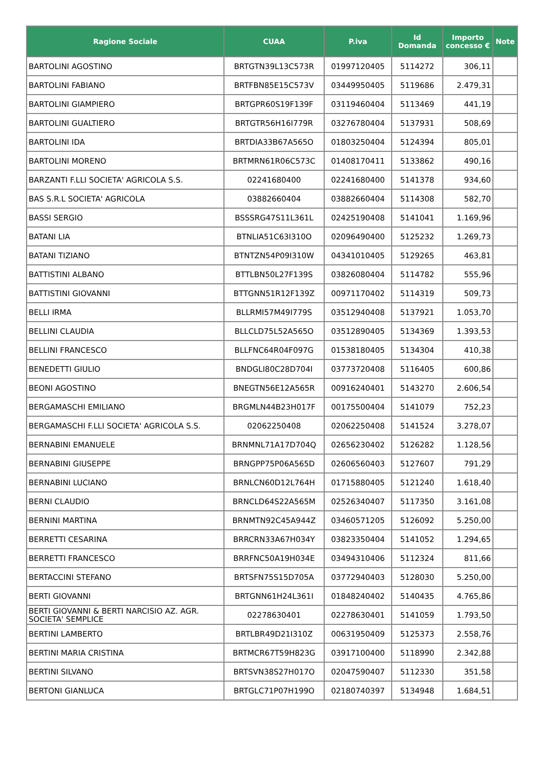| Ragione Sociale | CUAA | P.iva | Id Domanda | Importo concesso € | Note |
| --- | --- | --- | --- | --- | --- |
| BARTOLINI AGOSTINO | BRTGTN39L13C573R | 01997120405 | 5114272 | 306,11 | |
| BARTOLINI FABIANO | BRTFBN85E15C573V | 03449950405 | 5119686 | 2.479,31 | |
| BARTOLINI GIAMPIERO | BRTGPR60S19F139F | 03119460404 | 5113469 | 441,19 | |
| BARTOLINI GUALTIERO | BRTGTR56H16I779R | 03276780404 | 5137931 | 508,69 | |
| BARTOLINI IDA | BRTDIA33B67A565O | 01803250404 | 5124394 | 805,01 | |
| BARTOLINI MORENO | BRTMRN61R06C573C | 01408170411 | 5133862 | 490,16 | |
| BARZANTI F.LLI SOCIETA' AGRICOLA S.S. | 02241680400 | 02241680400 | 5141378 | 934,60 | |
| BAS S.R.L SOCIETA' AGRICOLA | 03882660404 | 03882660404 | 5114308 | 582,70 | |
| BASSI SERGIO | BSSSRG47S11L361L | 02425190408 | 5141041 | 1.169,96 | |
| BATANI LIA | BTNLIA51C63I310O | 02096490400 | 5125232 | 1.269,73 | |
| BATANI TIZIANO | BTNTZN54P09I310W | 04341010405 | 5129265 | 463,81 | |
| BATTISTINI ALBANO | BTTLBN50L27F139S | 03826080404 | 5114782 | 555,96 | |
| BATTISTINI GIOVANNI | BTTGNN51R12F139Z | 00971170402 | 5114319 | 509,73 | |
| BELLI IRMA | BLLRMI57M49I779S | 03512940408 | 5137921 | 1.053,70 | |
| BELLINI CLAUDIA | BLLCLD75L52A565O | 03512890405 | 5134369 | 1.393,53 | |
| BELLINI FRANCESCO | BLLFNC64R04F097G | 01538180405 | 5134304 | 410,38 | |
| BENEDETTI GIULIO | BNDGLI80C28D704I | 03773720408 | 5116405 | 600,86 | |
| BEONI AGOSTINO | BNEGTN56E12A565R | 00916240401 | 5143270 | 2.606,54 | |
| BERGAMASCHI EMILIANO | BRGMLN44B23H017F | 00175500404 | 5141079 | 752,23 | |
| BERGAMASCHI F.LLI SOCIETA' AGRICOLA S.S. | 02062250408 | 02062250408 | 5141524 | 3.278,07 | |
| BERNABINI EMANUELE | BRNMNL71A17D704Q | 02656230402 | 5126282 | 1.128,56 | |
| BERNABINI GIUSEPPE | BRNGPP75P06A565D | 02606560403 | 5127607 | 791,29 | |
| BERNABINI LUCIANO | BRNLCN60D12L764H | 01715880405 | 5121240 | 1.618,40 | |
| BERNI CLAUDIO | BRNCLD64S22A565M | 02526340407 | 5117350 | 3.161,08 | |
| BERNINI MARTINA | BRNMTN92C45A944Z | 03460571205 | 5126092 | 5.250,00 | |
| BERRETTI CESARINA | BRRCRN33A67H034Y | 03823350404 | 5141052 | 1.294,65 | |
| BERRETTI FRANCESCO | BRRFNC50A19H034E | 03494310406 | 5112324 | 811,66 | |
| BERTACCINI STEFANO | BRTSFN75S15D705A | 03772940403 | 5128030 | 5.250,00 | |
| BERTI GIOVANNI | BRTGNN61H24L361I | 01848240402 | 5140435 | 4.765,86 | |
| BERTI GIOVANNI & BERTI NARCISIO AZ. AGR. SOCIETA' SEMPLICE | 02278630401 | 02278630401 | 5141059 | 1.793,50 | |
| BERTINI LAMBERTO | BRTLBR49D21I310Z | 00631950409 | 5125373 | 2.558,76 | |
| BERTINI MARIA CRISTINA | BRTMCR67T59H823G | 03917100400 | 5118990 | 2.342,88 | |
| BERTINI SILVANO | BRTSVN38S27H017O | 02047590407 | 5112330 | 351,58 | |
| BERTONI GIANLUCA | BRTGLC71P07H199O | 02180740397 | 5134948 | 1.684,51 | |